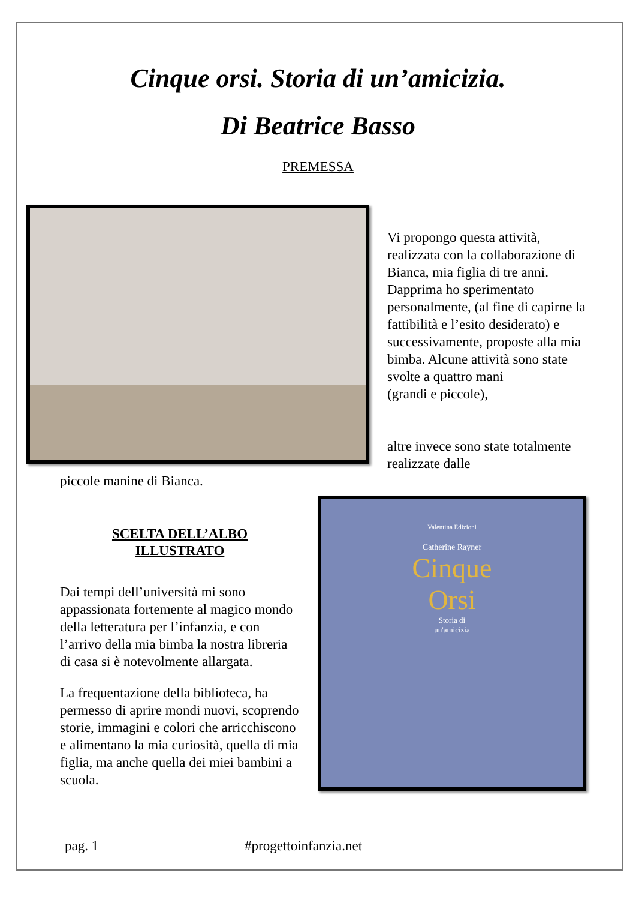Cinque orsi. Storia di un’amicizia.
Di Beatrice Basso
PREMESSA
Vi propongo questa attività, realizzata con la collaborazione di Bianca, mia figlia di tre anni. Dapprima ho sperimentato personalmente, (al fine di capirne la fattibilità e l’esito desiderato) e successivamente, proposte alla mia bimba. Alcune attività sono state svolte a quattro mani
(grandi e piccole),
altre invece sono state totalmente realizzate dalle
piccole manine di Bianca.
SCELTA DELL’ALBO
ILLUSTRATO
Dai tempi dell’università mi sono appassionata fortemente al magico mondo della letteratura per l’infanzia, e con l’arrivo della mia bimba la nostra libreria di casa si è notevolmente allargata.
La frequentazione della biblioteca, ha permesso di aprire mondi nuovi, scoprendo storie, immagini e colori che arricchiscono e alimentano la mia curiosità, quella di mia figlia, ma anche quella dei miei bambini a scuola.
Valentina Edizioni
Catherine Rayner
Cinque
Orsi
Storia di
un'amicizia
pag. 1 #progettoinfanzia.net